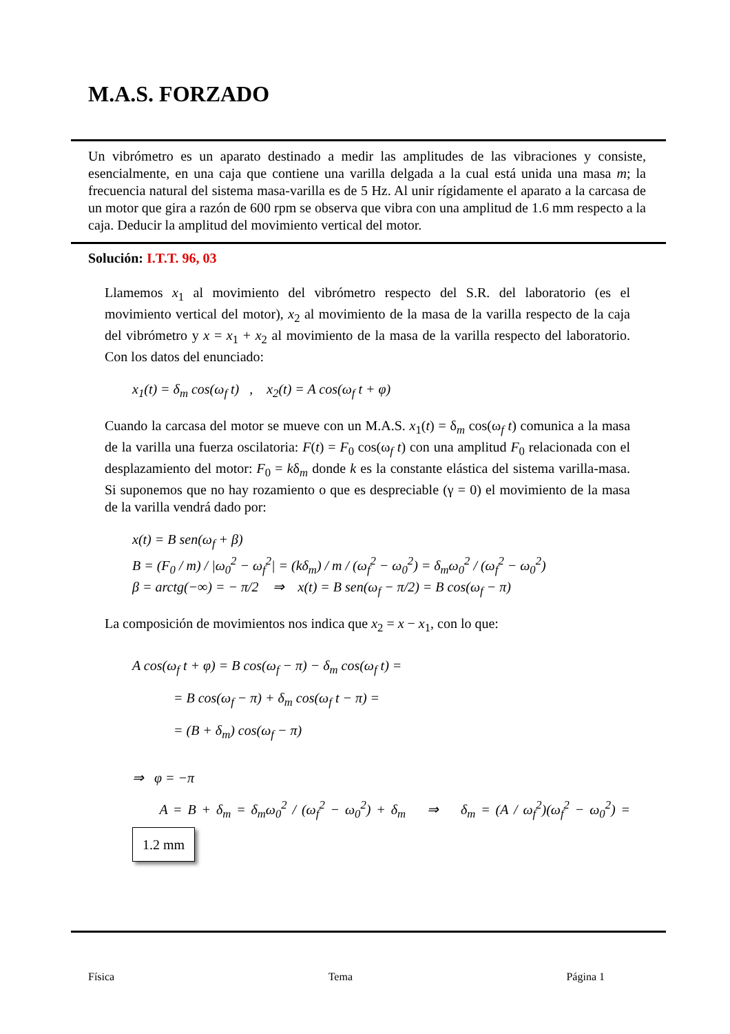M.A.S. FORZADO
Un vibrómetro es un aparato destinado a medir las amplitudes de las vibraciones y consiste, esencialmente, en una caja que contiene una varilla delgada a la cual está unida una masa m; la frecuencia natural del sistema masa-varilla es de 5 Hz. Al unir rígidamente el aparato a la carcasa de un motor que gira a razón de 600 rpm se observa que vibra con una amplitud de 1.6 mm respecto a la caja. Deducir la amplitud del movimiento vertical del motor.
Solución: I.T.T. 96, 03
Llamemos x<sub>1</sub> al movimiento del vibrómetro respecto del S.R. del laboratorio (es el movimiento vertical del motor), x<sub>2</sub> al movimiento de la masa de la varilla respecto de la caja del vibrómetro y x = x<sub>1</sub> + x<sub>2</sub> al movimiento de la masa de la varilla respecto del laboratorio. Con los datos del enunciado:
x<sub>1</sub>(t) = δ<sub>m</sub> cos(ω<sub>f</sub> t) , x<sub>2</sub>(t) = A cos(ω<sub>f</sub> t + φ)
Cuando la carcasa del motor se mueve con un M.A.S. x<sub>1</sub>(t) = δ<sub>m</sub> cos(ω<sub>f</sub> t) comunica a la masa de la varilla una fuerza oscilatoria: F(t) = F<sub>0</sub> cos(ω<sub>f</sub> t) con una amplitud F<sub>0</sub> relacionada con el desplazamiento del motor: F<sub>0</sub> = kδ<sub>m</sub> donde k es la constante elástica del sistema varilla-masa. Si suponemos que no hay rozamiento o que es despreciable (γ = 0) el movimiento de la masa de la varilla vendrá dado por:
x(t) = B sen(ω<sub>f</sub> + β)
B = (F<sub>0</sub> / m) / |ω<sub>0</sub><sup>2</sup> − ω<sub>f</sub><sup>2</sup>| = (kδ<sub>m</sub>) / m / (ω<sub>f</sub><sup>2</sup> − ω<sub>0</sub><sup>2</sup>) = δ<sub>m</sub>ω<sub>0</sub><sup>2</sup> / (ω<sub>f</sub><sup>2</sup> − ω<sub>0</sub><sup>2</sup>)
β = arctg(−∞) = − π/2 ⇒ x(t) = B sen(ω<sub>f</sub> − π/2) = B cos(ω<sub>f</sub> − π)
La composición de movimientos nos indica que x<sub>2</sub> = x − x<sub>1</sub>, con lo que:
A cos(ω<sub>f</sub> t + φ) = B cos(ω<sub>f</sub> − π) − δ<sub>m</sub> cos(ω<sub>f</sub> t) =
= B cos(ω<sub>f</sub> − π) + δ<sub>m</sub> cos(ω<sub>f</sub> t − π) =
= (B + δ<sub>m</sub>) cos(ω<sub>f</sub> − π)
⇒ φ = −π
A = B + δ<sub>m</sub> = δ<sub>m</sub>ω<sub>0</sub><sup>2</sup> / (ω<sub>f</sub><sup>2</sup> − ω<sub>0</sub><sup>2</sup>) + δ<sub>m</sub> ⇒ δ<sub>m</sub> = (A / ω<sub>f</sub><sup>2</sup>)(ω<sub>f</sub><sup>2</sup> − ω<sub>0</sub><sup>2</sup>) = 1.2 mm
Física Tema Página 1